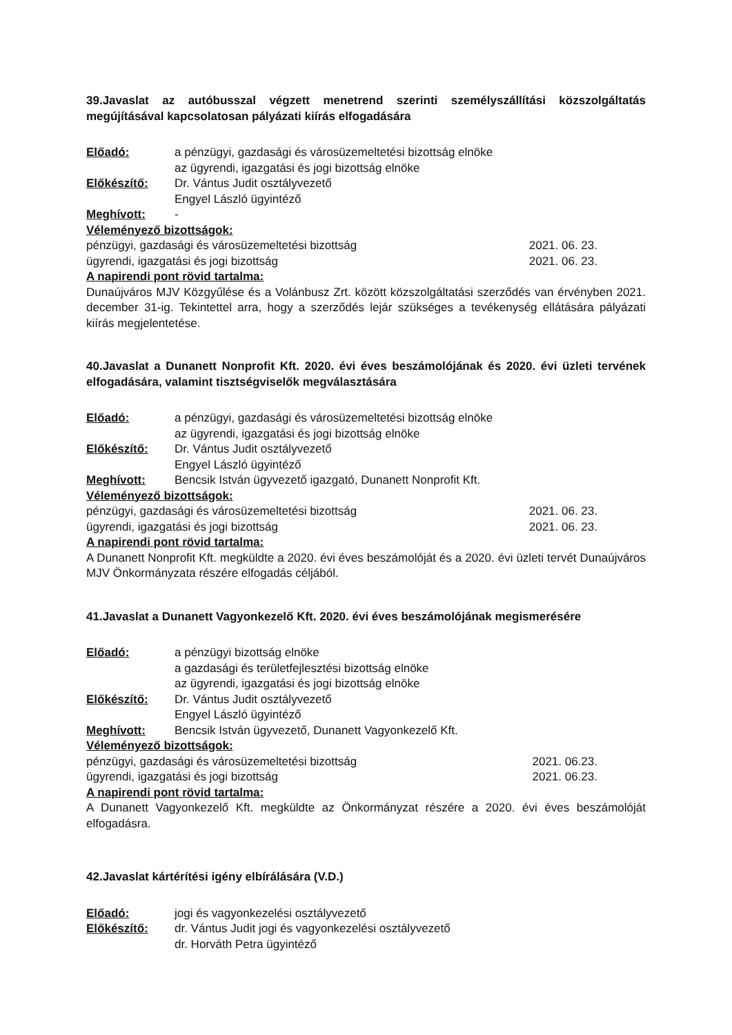39.Javaslat az autóbusszal végzett menetrend szerinti személyszállítási közszolgáltatás megújításával kapcsolatosan pályázati kiírás elfogadására
Előadó: a pénzügyi, gazdasági és városüzemeltetési bizottság elnöke
az ügyrendi, igazgatási és jogi bizottság elnöke
Előkészítő: Dr. Vántus Judit osztályvezető
Engyel László ügyintéző
Meghívott: -
Véleményező bizottságok:
pénzügyi, gazdasági és városüzemeltetési bizottság 2021. 06. 23.
ügyrendi, igazgatási és jogi bizottság 2021. 06. 23.
A napirendi pont rövid tartalma:
Dunaújváros MJV Közgyűlése és a Volánbusz Zrt. között közszolgáltatási szerződés van érvényben 2021. december 31-ig. Tekintettel arra, hogy a szerződés lejár szükséges a tevékenység ellátására pályázati kiírás megjelentetése.
40.Javaslat a Dunanett Nonprofit Kft. 2020. évi éves beszámolójának és 2020. évi üzleti tervének elfogadására, valamint tisztségviselők megválasztására
Előadó: a pénzügyi, gazdasági és városüzemeltetési bizottság elnöke
az ügyrendi, igazgatási és jogi bizottság elnöke
Előkészítő: Dr. Vántus Judit osztályvezető
Engyel László ügyintéző
Meghívott: Bencsik István ügyvezető igazgató, Dunanett Nonprofit Kft.
Véleményező bizottságok:
pénzügyi, gazdasági és városüzemeltetési bizottság 2021. 06. 23.
ügyrendi, igazgatási és jogi bizottság 2021. 06. 23.
A napirendi pont rövid tartalma:
A Dunanett Nonprofit Kft. megküldte a 2020. évi éves beszámolóját és a 2020. évi üzleti tervét Dunaújváros MJV Önkormányzata részére elfogadás céljából.
41.Javaslat a Dunanett Vagyonkezelő Kft. 2020. évi éves beszámolójának megismerésére
Előadó: a pénzügyi bizottság elnöke
a gazdasági és területfejlesztési bizottság elnöke
az ügyrendi, igazgatási és jogi bizottság elnöke
Előkészítő: Dr. Vántus Judit osztályvezető
Engyel László ügyintéző
Meghívott: Bencsik István ügyvezető, Dunanett Vagyonkezelő Kft.
Véleményező bizottságok:
pénzügyi, gazdasági és városüzemeltetési bizottság 2021. 06.23.
ügyrendi, igazgatási és jogi bizottság 2021. 06.23.
A napirendi pont rövid tartalma:
A Dunanett Vagyonkezelő Kft. megküldte az Önkormányzat részére a 2020. évi éves beszámolóját elfogadásra.
42.Javaslat kártérítési igény elbírálására (V.D.)
Előadó: jogi és vagyonkezelési osztályvezető
Előkészítő: dr. Vántus Judit jogi és vagyonkezelési osztályvezető
dr. Horváth Petra ügyintéző